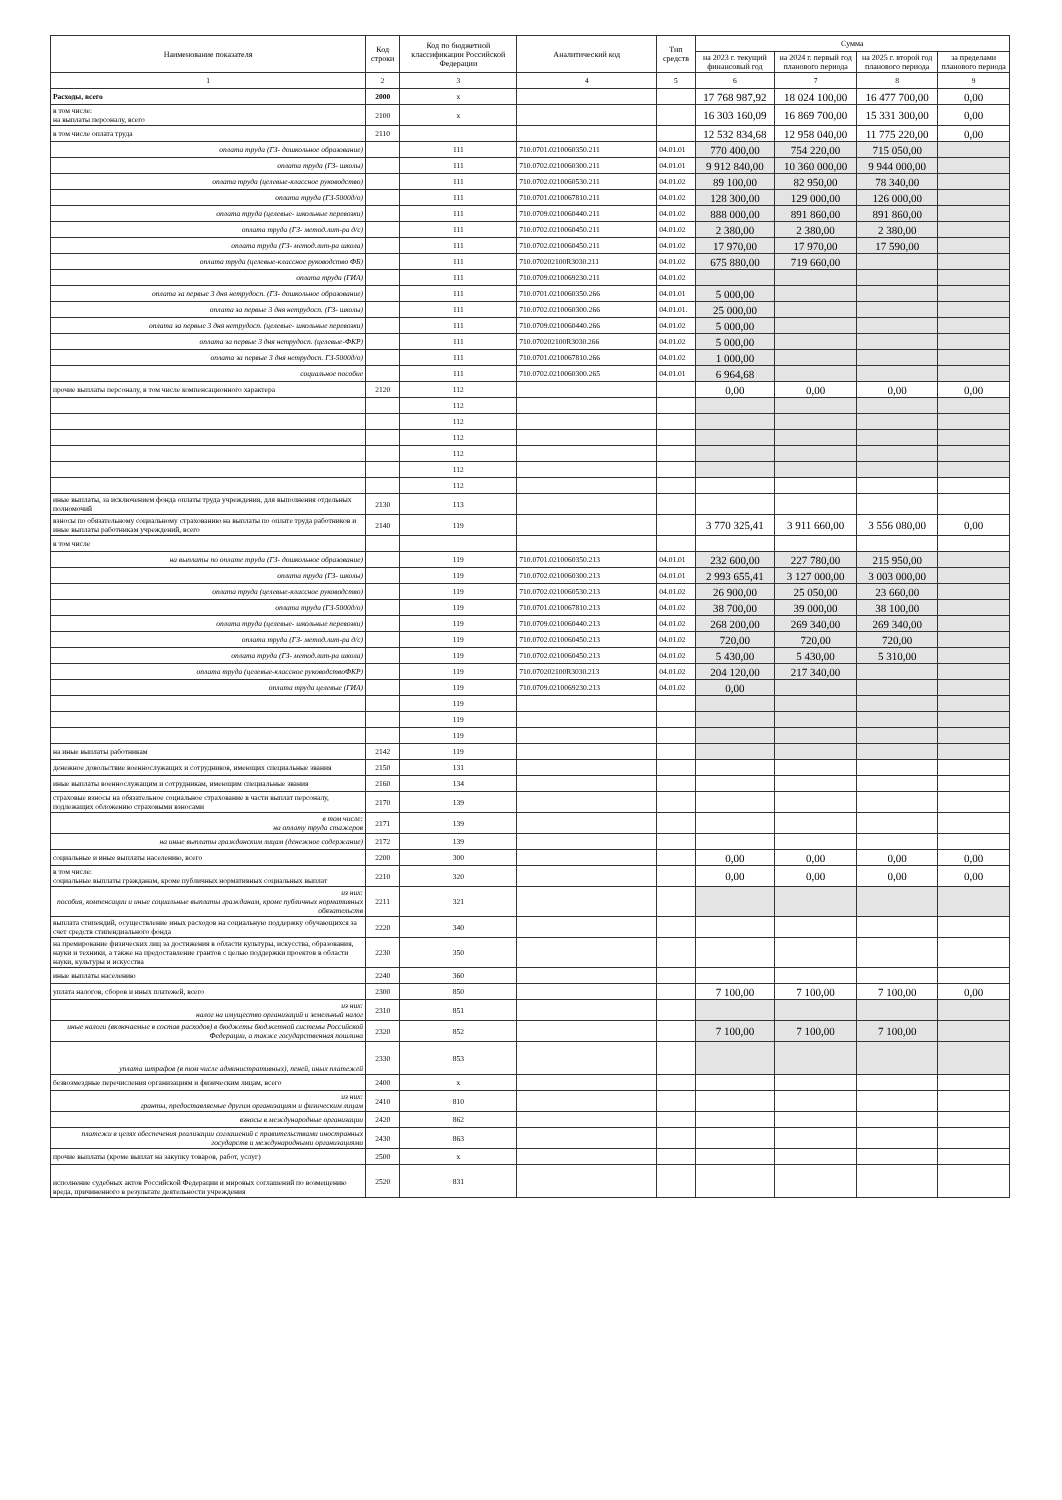| Наименование показателя | Код строки | Код по бюджетной классификации Российской Федерации | Аналитический код | Тип средств | Сумма | | | |
| --- | --- | --- | --- | --- | --- | --- | --- | --- |
| | | | | | на 2023 г. текущий финансовый год | на 2024 г. первый год планового периода | на 2025 г. второй год планового периода | за пределами планового периода |
| 1 | 2 | 3 | 4 | 5 | 6 | 7 | 8 | 9 |
| Расходы, всего | 2000 | x | | | 17 768 987,92 | 18 024 100,00 | 16 477 700,00 | 0,00 |
| в том числе: на выплаты персоналу, всего | 2100 | x | | | 16 303 160,09 | 16 869 700,00 | 15 331 300,00 | 0,00 |
| в том числе оплата труда | 2110 | | | | 12 532 834,68 | 12 958 040,00 | 11 775 220,00 | 0,00 |
| оплата труда (ГЗ- дошкольное образование) | | 111 | 710.0701.0210060350.211 | 04.01.01 | 770 400,00 | 754 220,00 | 715 050,00 | |
| оплата труда (ГЗ- школы) | | 111 | 710.0702.0210060300.211 | 04.01.01 | 9 912 840,00 | 10 360 000,00 | 9 944 000,00 | |
| оплата труда (целевые-классное руководство) | | 111 | 710.0702.0210060530.211 | 04.01.02 | 89 100,00 | 82 950,00 | 78 340,00 | |
| оплата труда (ГЗ-5000д/о) | | 111 | 710.0701.0210067810.211 | 04.01.02 | 128 300,00 | 129 000,00 | 126 000,00 | |
| оплата труда (целевые- школьные перевозки) | | 111 | 710.0709.0210060440.211 | 04.01.02 | 888 000,00 | 891 860,00 | 891 860,00 | |
| оплата труда (ГЗ- метод.лит-ра д/с) | | 111 | 710.0702.0210060450.211 | 04.01.02 | 2 380,00 | 2 380,00 | 2 380,00 | |
| оплата труда (ГЗ- метод.лит-ра школа) | | 111 | 710.0702.0210060450.211 | 04.01.02 | 17 970,00 | 17 970,00 | 17 590,00 | |
| оплата труда (целевые-классное руководство ФБ) | | 111 | 710.070202100R3030.211 | 04.01.02 | 675 880,00 | 719 660,00 | | |
| оплата труда (ГИА) | | 111 | 710.0709.0210069230.211 | 04.01.02 | | | | |
| оплата за первые 3 дня нетрудосп. (ГЗ- дошкольное образование) | | 111 | 710.0701.0210060350.266 | 04.01.01 | 5 000,00 | | | |
| оплата за первые 3 дня нетрудосп. (ГЗ- школы) | | 111 | 710.0702.0210060300.266 | 04.01.01. | 25 000,00 | | | |
| оплата за первые 3 дня нетрудосп. (целевые- школьные перевозки) | | 111 | 710.0709.0210060440.266 | 04.01.02 | 5 000,00 | | | |
| оплата за первые 3 дня нетрудосп. (целевые-ФКР) | | 111 | 710.070202100R3030.266 | 04.01.02 | 5 000,00 | | | |
| оплата за первые 3 дня нетрудосп. ГЗ-5000д/о) | | 111 | 710.0701.0210067810.266 | 04.01.02 | 1 000,00 | | | |
| социальное пособие | | 111 | 710.0702.0210060300.265 | 04.01.01 | 6 964,68 | | | |
| прочие выплаты персоналу, в том числе компенсационного характера | 2120 | 112 | | | 0,00 | 0,00 | 0,00 | 0,00 |
| | | 112 | | | | | | |
| | | 112 | | | | | | |
| | | 112 | | | | | | |
| | | 112 | | | | | | |
| | | 112 | | | | | | |
| | | 112 | | | | | | |
| иные выплаты, за исключением фонда оплаты труда учреждения, для выполнения отдельных полномочий | 2130 | 113 | | | | | | |
| взносы по обязательному социальному страхованию на выплаты по оплате труда работников и иные выплаты работникам учреждений, всего | 2140 | 119 | | | 3 770 325,41 | 3 911 660,00 | 3 556 080,00 | 0,00 |
| в том числе | | | | | | | | |
| на выплаты по оплате труда (ГЗ- дошкольное образование) | | 119 | 710.0701.0210060350.213 | 04.01.01 | 232 600,00 | 227 780,00 | 215 950,00 | |
| оплата труда (ГЗ- школы) | | 119 | 710.0702.0210060300.213 | 04.01.01 | 2 993 655,41 | 3 127 000,00 | 3 003 000,00 | |
| оплата труда (целевые-классное руководство) | | 119 | 710.0702.0210060530.213 | 04.01.02 | 26 900,00 | 25 050,00 | 23 660,00 | |
| оплата труда (ГЗ-5000д/о) | | 119 | 710.0701.0210067810.213 | 04.01.02 | 38 700,00 | 39 000,00 | 38 100,00 | |
| оплата труда (целевые- школьные перевозки) | | 119 | 710.0709.0210060440.213 | 04.01.02 | 268 200,00 | 269 340,00 | 269 340,00 | |
| оплата труда (ГЗ- метод.лит-ра д/с) | | 119 | 710.0702.0210060450.213 | 04.01.02 | 720,00 | 720,00 | 720,00 | |
| оплата труда (ГЗ- метод.лит-ра школа) | | 119 | 710.0702.0210060450.213 | 04.01.02 | 5 430,00 | 5 430,00 | 5 310,00 | |
| оплата труда (целевые-классное руководствоФКР) | | 119 | 710.070202100R3030.213 | 04.01.02 | 204 120,00 | 217 340,00 | | |
| оплата труда целевые (ГИА) | | 119 | 710.0709.0210069230.213 | 04.01.02 | 0,00 | | | |
| | | 119 | | | | | | |
| | | 119 | | | | | | |
| | | 119 | | | | | | |
| на иные выплаты работникам | 2142 | 119 | | | | | | |
| денежное довольствие военнослужащих и сотрудников, имеющих специальные звания | 2150 | 131 | | | | | | |
| иные выплаты военнослужащим и сотрудникам, имеющим специальные звания | 2160 | 134 | | | | | | |
| страховые взносы на обязательное социальное страхование в части выплат персоналу, подлежащих обложению страховыми взносами | 2170 | 139 | | | | | | |
| в том числе: на оплату труда стажеров | 2171 | 139 | | | | | | |
| на иные выплаты гражданским лицам (денежное содержание) | 2172 | 139 | | | | | | |
| социальные и иные выплаты населению, всего | 2200 | 300 | | | 0,00 | 0,00 | 0,00 | 0,00 |
| в том числе: социальные выплаты гражданам, кроме публичных нормативных социальных выплат | 2210 | 320 | | | 0,00 | 0,00 | 0,00 | 0,00 |
| из них: пособия, компенсации и иные социальные выплаты гражданам, кроме публичных нормативных обязательств | 2211 | 321 | | | | | | |
| выплата стипендий, осуществление иных расходов на социальную поддержку обучающихся за счет средств стипендиального фонда | 2220 | 340 | | | | | | |
| на премирование физических лиц за достижения в области культуры, искусства, образования, науки и техники, а также на предоставление грантов с целью поддержки проектов в области науки, культуры и искусства | 2230 | 350 | | | | | | |
| иные выплаты населению | 2240 | 360 | | | | | | |
| уплата налогов, сборов и иных платежей, всего | 2300 | 850 | | | 7 100,00 | 7 100,00 | 7 100,00 | 0,00 |
| из них: налог на имущество организаций и земельный налог | 2310 | 851 | | | | | | |
| иные налоги (включаемые в состав расходов) в бюджеты бюджетной системы Российской Федерации, а также государственная пошлина | 2320 | 852 | | | 7 100,00 | 7 100,00 | 7 100,00 | |
| уплата штрафов (в том числе административных), пеней, иных платежей | 2330 | 853 | | | | | | |
| безвозмездные перечисления организациям и физическим лицам, всего | 2400 | x | | | | | | |
| из них: гранты, предоставляемые другим организациям и физическим лицам | 2410 | 810 | | | | | | |
| взносы в международные организации | 2420 | 862 | | | | | | |
| платежи в целях обеспечения реализации соглашений с правительствами иностранных государств и международными организациями | 2430 | 863 | | | | | | |
| прочие выплаты (кроме выплат на закупку товаров, работ, услуг) | 2500 | x | | | | | | |
| исполнение судебных актов Российской Федерации и мировых соглашений по возмещению вреда, причиненного в результате деятельности учреждения | 2520 | 831 | | | | | | |